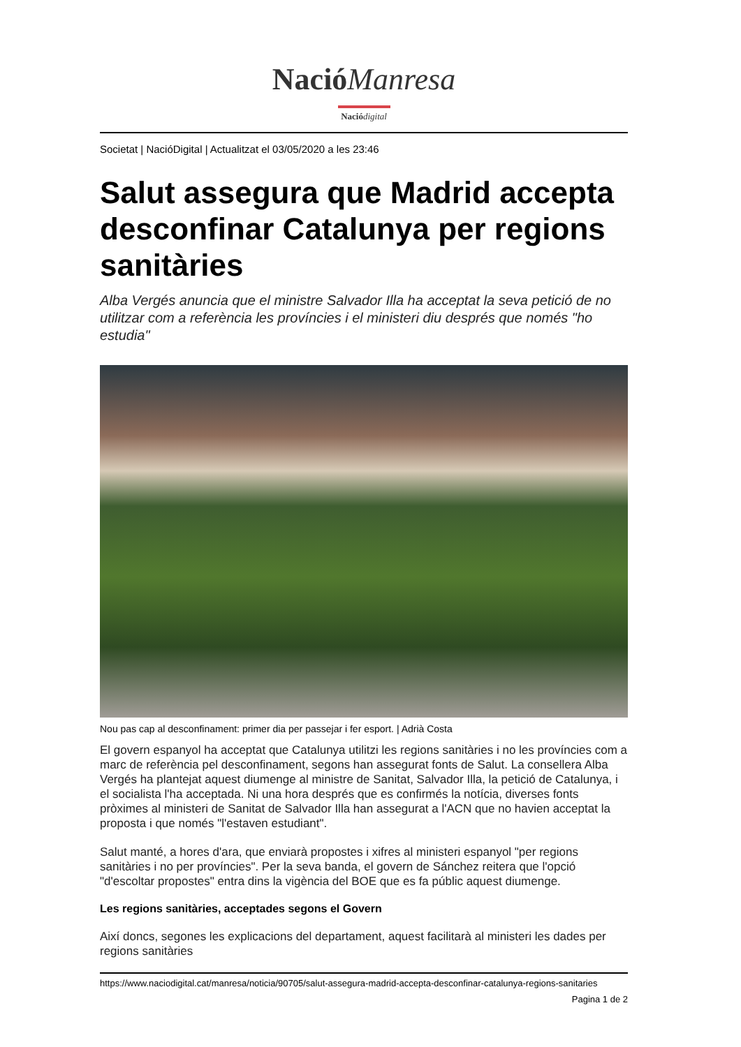Nació Manresa
Nació digital
Societat | NacióDigital | Actualitzat el 03/05/2020 a les 23:46
Salut assegura que Madrid accepta desconfinar Catalunya per regions sanitàries
Alba Vergés anuncia que el ministre Salvador Illa ha acceptat la seva petició de no utilitzar com a referència les províncies i el ministeri diu després que només "ho estudia"
Nou pas cap al desconfinament: primer dia per passejar i fer esport. | Adrià Costa
El govern espanyol ha acceptat que Catalunya utilitzi les regions sanitàries i no les províncies com a marc de referència pel desconfinament, segons han assegurat fonts de Salut. La consellera Alba Vergés ha plantejat aquest diumenge al ministre de Sanitat, Salvador Illa, la petició de Catalunya, i el socialista l'ha acceptada. Ni una hora després que es confirmés la notícia, diverses fonts pròximes al ministeri de Sanitat de Salvador Illa han assegurat a l'ACN que no havien acceptat la proposta i que només "l'estaven estudiant".
Salut manté, a hores d'ara, que enviarà propostes i xifres al ministeri espanyol "per regions sanitàries i no per províncies". Per la seva banda, el govern de Sánchez reitera que l'opció "d'escoltar propostes" entra dins la vigència del BOE que es fa públic aquest diumenge.
Les regions sanitàries, acceptades segons el Govern
Així doncs, segones les explicacions del departament, aquest facilitarà al ministeri les dades per regions sanitàries
https://www.naciodigital.cat/manresa/noticia/90705/salut-assegura-madrid-accepta-desconfinar-catalunya-regions-sanitaries
Pagina 1 de 2